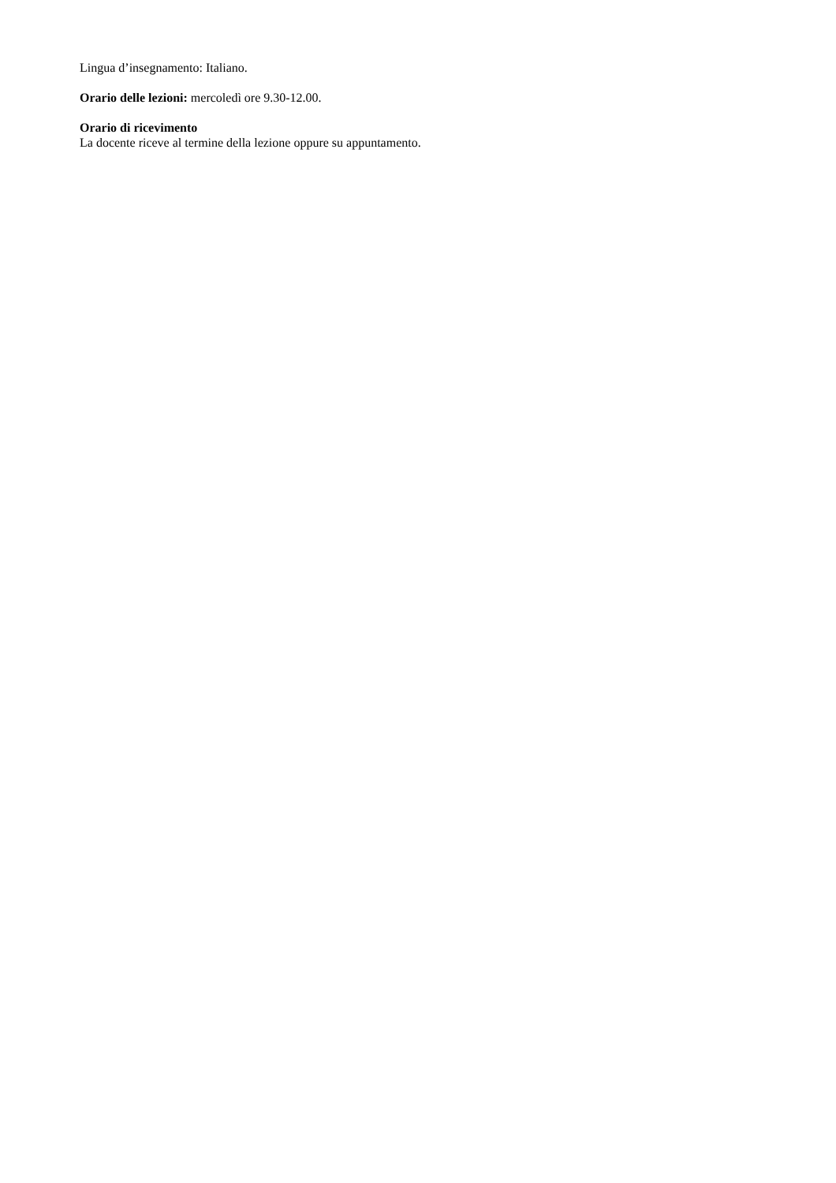Lingua d’insegnamento: Italiano.
Orario delle lezioni: mercoledì ore 9.30-12.00.
Orario di ricevimento
La docente riceve al termine della lezione oppure su appuntamento.